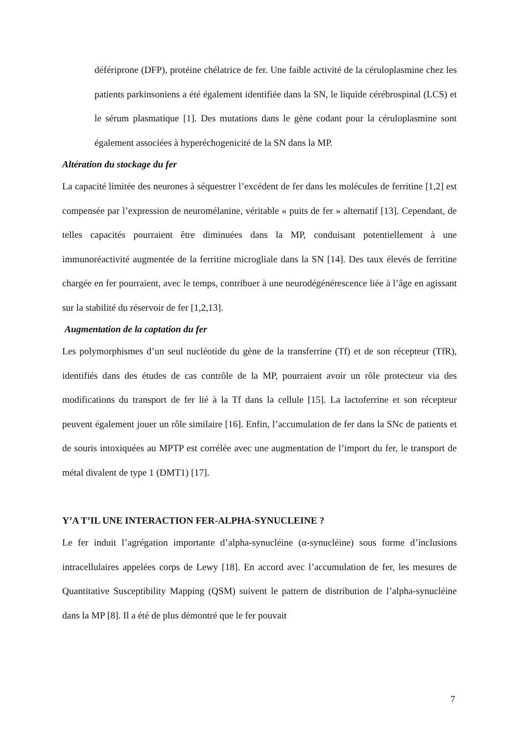déféripro­ne (DFP), protéine chélatrice de fer. Une faible activité de la céruloplasmine chez les patients parkinsoniens a été également identifiée dans la SN, le liquide cérébrospinal (LCS) et le sérum plasmatique [1]. Des mutations dans le gène codant pour la céruloplasmine sont également associées à hyperéchogenicité de la SN dans la MP.
Altération du stockage du fer
La capacité limitée des neurones à séquestrer l’excédent de fer dans les molécules de ferritine [1,2] est compensée par l’expression de neuromélanine, véritable « puits de fer » alternatif [13]. Cependant, de telles capacités pourraient être diminuées dans la MP, conduisant potentiellement à une immunoréactivité augmentée de la ferritine microgliale dans la SN [14]. Des taux élevés de ferritine chargée en fer pourraient, avec le temps, contribuer à une neurodégénérescence liée à l’âge en agissant sur la stabilité du réservoir de fer [1,2,13].
Augmentation de la captation du fer
Les polymorphismes d’un seul nucléotide du gène de la transferrine (Tf) et de son récepteur (TfR), identifiés dans des études de cas contrôle de la MP, pourraient avoir un rôle protecteur via des modifications du transport de fer lié à la Tf dans la cellule [15]. La lactoferrine et son récepteur peuvent également jouer un rôle similaire [16]. Enfin, l’accumulation de fer dans la SNc de patients et de souris intoxiquées au MPTP est corrélée avec une augmentation de l’import du fer, le transport de métal divalent de type 1 (DMT1) [17].
Y’A T’IL UNE INTERACTION FER-ALPHA-SYNUCLEINE ?
Le fer induit l’agrégation importante d’alpha-synucléine (α-synucléine) sous forme d’inclusions intracellulaires appelées corps de Lewy [18]. En accord avec l’accumulation de fer, les mesures de Quantitative Susceptibility Mapping (QSM) suivent le pattern de distribution de l’alpha-synucléine dans la MP [8]. Il a été de plus démontré que le fer pouvait
7